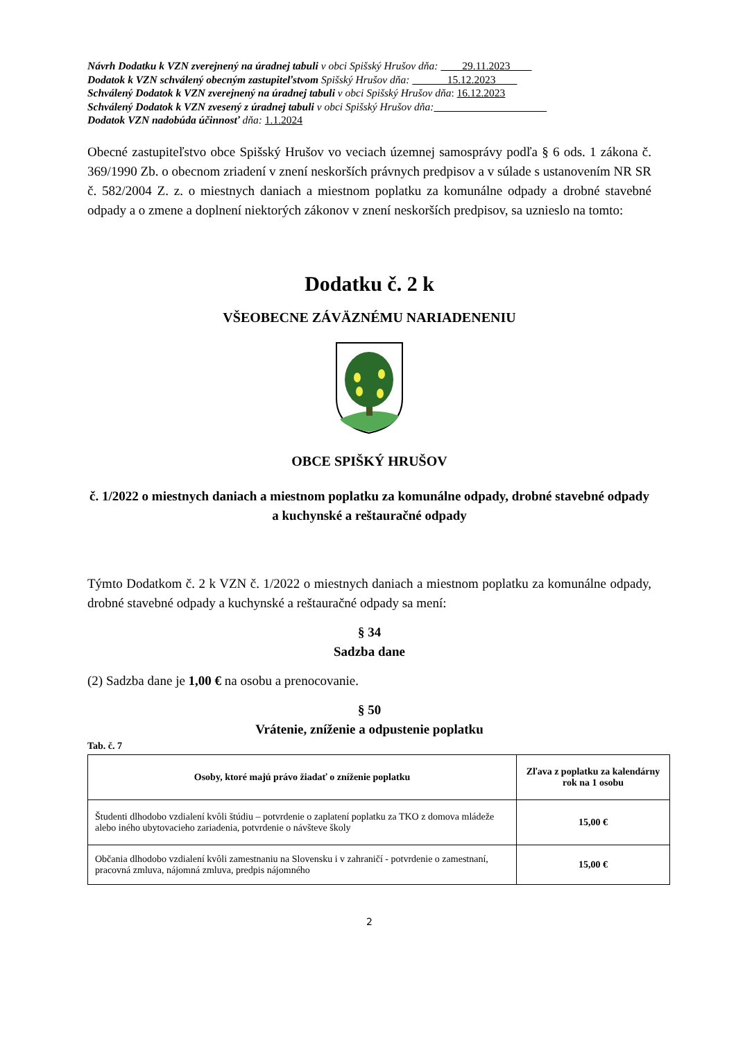Návrh Dodatku k VZN zverejnený na úradnej tabuli v obci Spišský Hrušov dňa: 29.11.2023
Dodatok k VZN schválený obecným zastupiteľstvom Spišský Hrušov dňa: 15.12.2023
Schválený Dodatok k VZN zverejnený na úradnej tabuli v obci Spišský Hrušov dňa: 16.12.2023
Schválený Dodatok k VZN zvesený z úradnej tabuli v obci Spišský Hrušov dňa:
Dodatok VZN nadobúda účinnosť dňa: 1.1.2024
Obecné zastupiteľstvo obce Spišský Hrušov vo veciach územnej samosprávy podľa § 6 ods. 1 zákona č. 369/1990 Zb. o obecnom zriadení v znení neskorších právnych predpisov a v súlade s ustanovením NR SR č. 582/2004 Z. z. o miestnych daniach a miestnom poplatku za komunálne odpady a drobné stavebné odpady a o zmene a doplnení niektorých zákonov v znení neskorších predpisov, sa uznieslo na tomto:
Dodatku č. 2 k
VŠEOBECNE ZÁVÄZNÉMU NARIADENENIU
OBCE SPIŠKÝ HRUŠOV
č. 1/2022 o miestnych daniach a miestnom poplatku za komunálne odpady, drobné stavebné odpady a kuchynské a reštauračné odpady
Týmto Dodatkom č. 2 k VZN č. 1/2022 o miestnych daniach a miestnom poplatku za komunálne odpady, drobné stavebné odpady a kuchynské a reštauračné odpady sa mení:
§ 34
Sadzba dane
(2) Sadzba dane je 1,00 € na osobu a prenocovanie.
§ 50
Vrátenie, zníženie a odpustenie poplatku
Tab. č. 7
| Osoby, ktoré majú právo žiadať o zníženie poplatku | Zľava z poplatku za kalendárny rok na 1 osobu |
| --- | --- |
| Študenti dlhodobo vzdialení kvôli štúdiu – potvrdenie o zaplatení poplatku za TKO z domova mládeže alebo iného ubytovacieho zariadenia, potvrdenie o návšteve školy | 15,00 € |
| Občania dlhodobo vzdialení kvôli zamestnaniu na Slovensku i v zahraničí - potvrdenie o zamestnaní, pracovná zmluva, nájomná zmluva, predpis nájomného | 15,00 € |
2